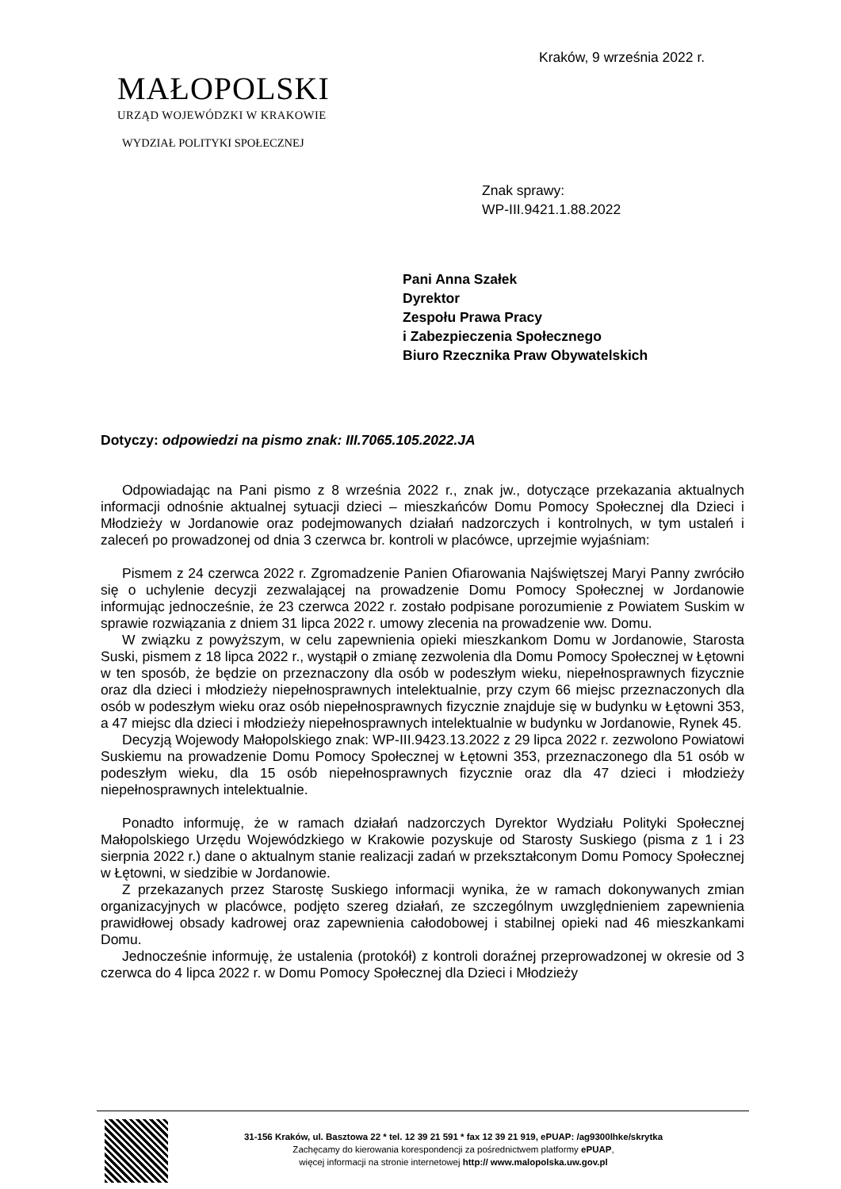Kraków, 9 września 2022 r.
MAŁOPOLSKI
URZĄD WOJEWÓDZKI W KRAKOWIE
WYDZIAŁ POLITYKI SPOŁECZNEJ
Znak sprawy:
WP-III.9421.1.88.2022
Pani Anna Szałek
Dyrektor
Zespołu Prawa Pracy
i Zabezpieczenia Społecznego
Biuro Rzecznika Praw Obywatelskich
Dotyczy: odpowiedzi na pismo znak: III.7065.105.2022.JA
Odpowiadając na Pani pismo z 8 września 2022 r., znak jw., dotyczące przekazania aktualnych informacji odnośnie aktualnej sytuacji dzieci – mieszkańców Domu Pomocy Społecznej dla Dzieci i Młodzieży w Jordanowie oraz podejmowanych działań nadzorczych i kontrolnych, w tym ustaleń i zaleceń po prowadzonej od dnia 3 czerwca br. kontroli w placówce, uprzejmie wyjaśniam:
Pismem z 24 czerwca 2022 r. Zgromadzenie Panien Ofiarowania Najświętszej Maryi Panny zwróciło się o uchylenie decyzji zezwalającej na prowadzenie Domu Pomocy Społecznej w Jordanowie informując jednocześnie, że 23 czerwca 2022 r. zostało podpisane porozumienie z Powiatem Suskim w sprawie rozwiązania z dniem 31 lipca 2022 r. umowy zlecenia na prowadzenie ww. Domu.
W związku z powyższym, w celu zapewnienia opieki mieszkankom Domu w Jordanowie, Starosta Suski, pismem z 18 lipca 2022 r., wystąpił o zmianę zezwolenia dla Domu Pomocy Społecznej w Łętowni w ten sposób, że będzie on przeznaczony dla osób w podeszłym wieku, niepełnosprawnych fizycznie oraz dla dzieci i młodzieży niepełnosprawnych intelektualnie, przy czym 66 miejsc przeznaczonych dla osób w podeszłym wieku oraz osób niepełnosprawnych fizycznie znajduje się w budynku w Łętowni 353, a 47 miejsc dla dzieci i młodzieży niepełnosprawnych intelektualnie w budynku w Jordanowie, Rynek 45.
Decyzją Wojewody Małopolskiego znak: WP-III.9423.13.2022 z 29 lipca 2022 r. zezwolono Powiatowi Suskiemu na prowadzenie Domu Pomocy Społecznej w Łętowni 353, przeznaczonego dla 51 osób w podeszłym wieku, dla 15 osób niepełnosprawnych fizycznie oraz dla 47 dzieci i młodzieży niepełnosprawnych intelektualnie.
Ponadto informuję, że w ramach działań nadzorczych Dyrektor Wydziału Polityki Społecznej Małopolskiego Urzędu Wojewódzkiego w Krakowie pozyskuje od Starosty Suskiego (pisma z 1 i 23 sierpnia 2022 r.) dane o aktualnym stanie realizacji zadań w przekształconym Domu Pomocy Społecznej w Łętowni, w siedzibie w Jordanowie.
Z przekazanych przez Starostę Suskiego informacji wynika, że w ramach dokonywanych zmian organizacyjnych w placówce, podjęto szereg działań, ze szczególnym uwzględnieniem zapewnienia prawidłowej obsady kadrowej oraz zapewnienia całodobowej i stabilnej opieki nad 46 mieszkankami Domu.
Jednocześnie informuję, że ustalenia (protokół) z kontroli doraźnej przeprowadzonej w okresie od 3 czerwca do 4 lipca 2022 r. w Domu Pomocy Społecznej dla Dzieci i Młodzieży
31-156 Kraków, ul. Basztowa 22 * tel. 12 39 21 591 * fax 12 39 21 919, ePUAP: /ag9300lhke/skrytka
Zachęcamy do kierowania korespondencji za pośrednictwem platformy ePUAP,
więcej informacji na stronie internetowej http:// www.malopolska.uw.gov.pl